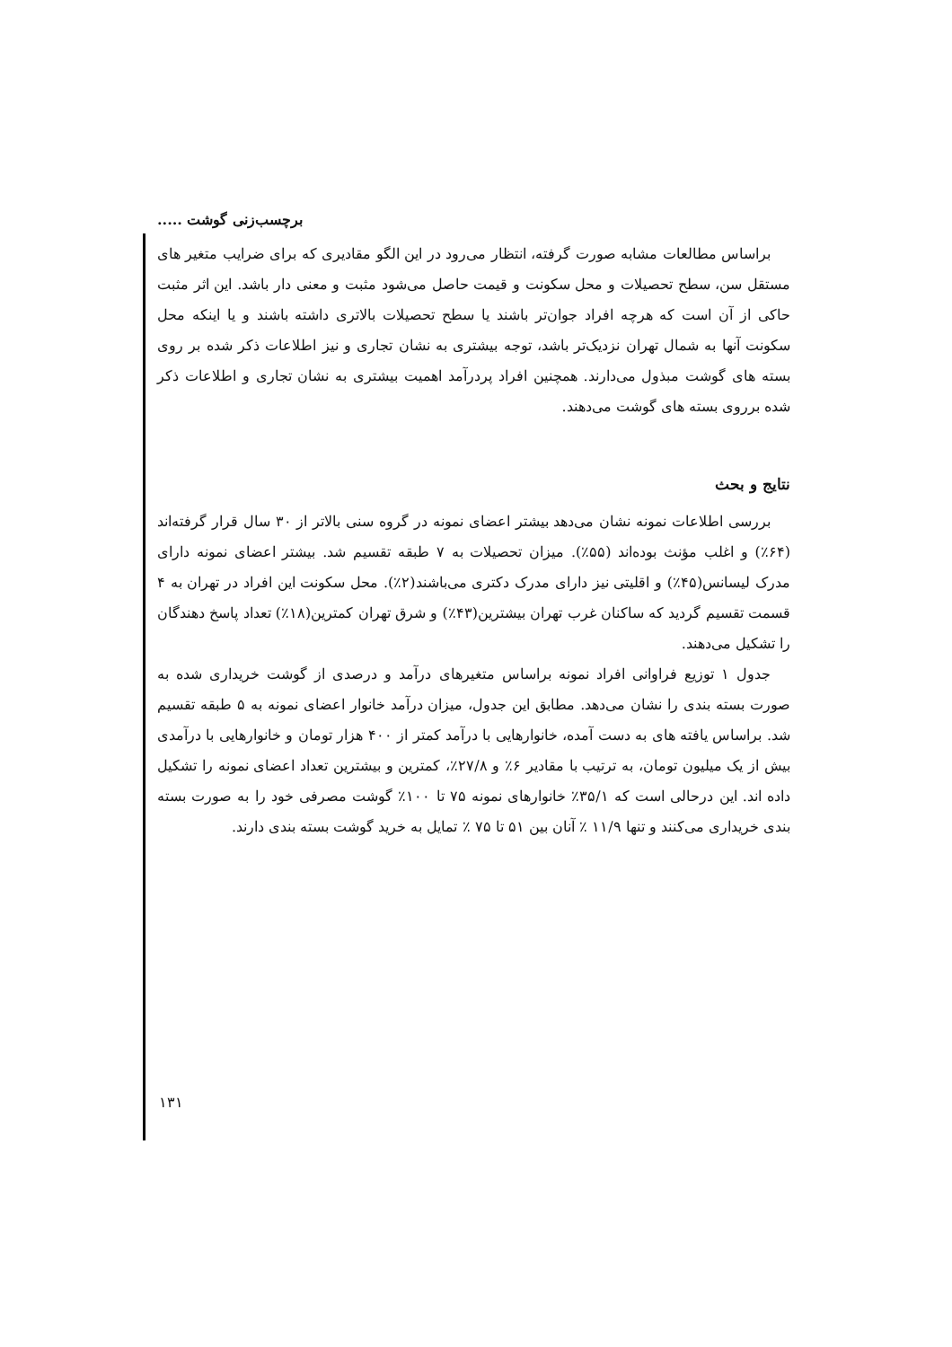برچسب‌زنی گوشت .....
براساس مطالعات مشابه صورت گرفته، انتظار می‌رود در این الگو مقادیری که برای ضرایب متغیر های مستقل سن، سطح تحصیلات و محل سکونت و قیمت حاصل می‌شود مثبت و معنی دار باشد. این اثر مثبت حاکی از آن است که هرچه افراد جوان‌تر باشند یا سطح تحصیلات بالاتری داشته باشند و یا اینکه محل سکونت آنها به شمال تهران نزدیک‌تر باشد، توجه بیشتری به نشان تجاری و نیز اطلاعات ذکر شده بر روی بسته های گوشت مبذول می‌دارند. همچنین افراد پردرآمد اهمیت بیشتری به نشان تجاری و اطلاعات ذکر شده برروی بسته های گوشت می‌دهند.
نتایج و بحث
بررسی اطلاعات نمونه نشان می‌دهد بیشتر اعضای نمونه در گروه سنی بالاتر از ۳۰ سال قرار گرفته‌اند (۶۴٪) و اغلب مؤنث بوده‌اند (۵۵٪). میزان تحصیلات به ۷ طبقه تقسیم شد. بیشتر اعضای نمونه دارای مدرک لیسانس(۴۵٪) و اقلیتی نیز دارای مدرک دکتری می‌باشند(۲٪). محل سکونت این افراد در تهران به ۴ قسمت تقسیم گردید که ساکنان غرب تهران بیشترین(۴۳٪) و شرق تهران کمترین(۱۸٪) تعداد پاسخ دهندگان را تشکیل می‌دهند.
جدول ۱ توزیع فراوانی افراد نمونه براساس متغیرهای درآمد و درصدی از گوشت خریداری شده به صورت بسته بندی را نشان می‌دهد. مطابق این جدول، میزان درآمد خانوار اعضای نمونه به ۵ طبقه تقسیم شد. براساس یافته های به دست آمده، خانوارهایی با درآمد کمتر از ۴۰۰ هزار تومان و خانوارهایی با درآمدی بیش از یک میلیون تومان، به ترتیب با مقادیر ۶٪ و ۲۷/۸٪، کمترین و بیشترین تعداد اعضای نمونه را تشکیل داده اند. این درحالی است که ۳۵/۱٪ خانوارهای نمونه ۷۵ تا ۱۰۰٪ گوشت مصرفی خود را به صورت بسته بندی خریداری می‌کنند و تنها ۱۱/۹ ٪ آنان بین ۵۱ تا ۷۵ ٪ تمایل به خرید گوشت بسته بندی دارند.
۱۳۱